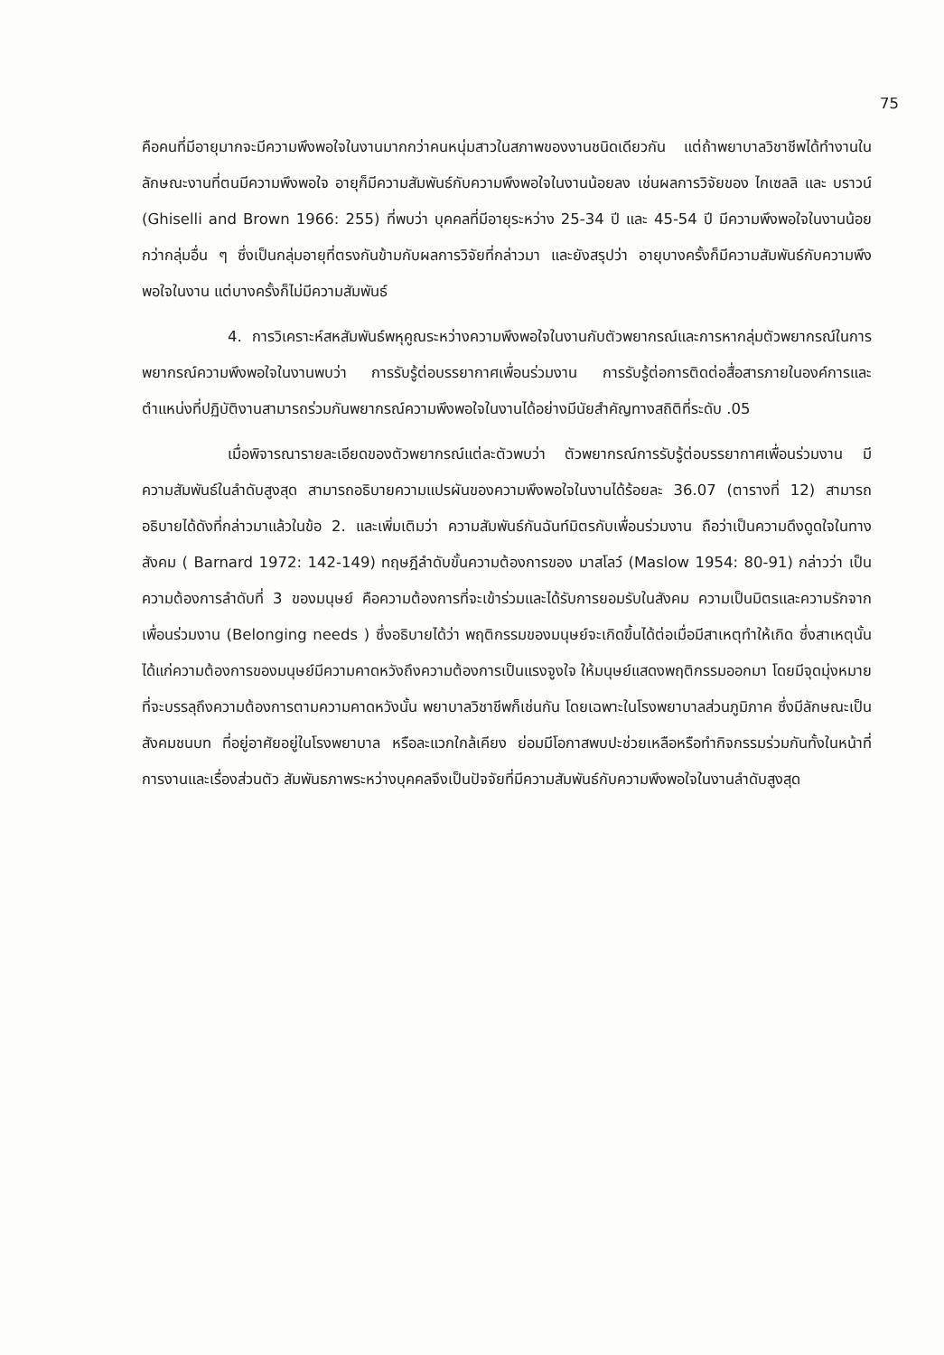75
คือคนที่มีอายุมากจะมีความพึงพอใจในงานมากกว่าคนหนุ่มสาวในสภาพของงานชนิดเดียวกัน แต่ถ้าพยาบาลวิชาชีพได้ทำงานในลักษณะงานที่ตนมีความพึงพอใจ อายุก็มีความสัมพันธ์กับความพึงพอใจในงานน้อยลง เช่นผลการวิจัยของ ไกเซลลิ และ บราวน์ (Ghiselli and Brown 1966: 255) ที่พบว่า บุคคลที่มีอายุระหว่าง 25-34 ปี และ 45-54 ปี มีความพึงพอใจในงานน้อยกว่ากลุ่มอื่น ๆ ซึ่งเป็นกลุ่มอายุที่ตรงกันข้ามกับผลการวิจัยที่กล่าวมา และยังสรุปว่า อายุบางครั้งก็มีความสัมพันธ์กับความพึงพอใจในงาน แต่บางครั้งก็ไม่มีความสัมพันธ์
4. การวิเคราะห์สหสัมพันธ์พหุคูณระหว่างความพึงพอใจในงานกับตัวพยากรณ์และการหากลุ่มตัวพยากรณ์ในการพยากรณ์ความพึงพอใจในงานพบว่า การรับรู้ต่อบรรยากาศเพื่อนร่วมงาน การรับรู้ต่อการติดต่อสื่อสารภายในองค์การและตำแหน่งที่ปฏิบัติงานสามารถร่วมกันพยากรณ์ความพึงพอใจในงานได้อย่างมีนัยสำคัญทางสถิติที่ระดับ .05
เมื่อพิจารณารายละเอียดของตัวพยากรณ์แต่ละตัวพบว่า ตัวพยากรณ์การรับรู้ต่อบรรยากาศเพื่อนร่วมงาน มีความสัมพันธ์ในลำดับสูงสุด สามารถอธิบายความแปรผันของความพึงพอใจในงานได้ร้อยละ 36.07 (ตารางที่ 12) สามารถอธิบายได้ดังที่กล่าวมาแล้วในข้อ 2. และเพิ่มเติมว่า ความสัมพันธ์กันฉันท์มิตรกับเพื่อนร่วมงาน ถือว่าเป็นความดึงดูดใจในทางสังคม ( Barnard 1972: 142-149) ทฤษฎีลำดับขั้นความต้องการของ มาสโลว์ (Maslow 1954: 80-91) กล่าวว่า เป็นความต้องการลำดับที่ 3 ของมนุษย์ คือความต้องการที่จะเข้าร่วมและได้รับการยอมรับในสังคม ความเป็นมิตรและความรักจากเพื่อนร่วมงาน (Belonging needs ) ซึ่งอธิบายได้ว่า พฤติกรรมของมนุษย์จะเกิดขึ้นได้ต่อเมื่อมีสาเหตุทำให้เกิด ซึ่งสาเหตุนั้นได้แก่ความต้องการของมนุษย์มีความคาดหวังถึงความต้องการเป็นแรงจูงใจ ให้มนุษย์แสดงพฤติกรรมออกมา โดยมีจุดมุ่งหมายที่จะบรรลุถึงความต้องการตามความคาดหวังนั้น พยาบาลวิชาชีพก็เช่นกัน โดยเฉพาะในโรงพยาบาลส่วนภูมิภาค ซึ่งมีลักษณะเป็นสังคมชนบท ที่อยู่อาศัยอยู่ในโรงพยาบาล หรือละแวกใกล้เคียง ย่อมมีโอกาสพบปะช่วยเหลือหรือทำกิจกรรมร่วมกันทั้งในหน้าที่การงานและเรื่องส่วนตัว สัมพันธภาพระหว่างบุคคลจึงเป็นปัจจัยที่มีความสัมพันธ์กับความพึงพอใจในงานลำดับสูงสุด